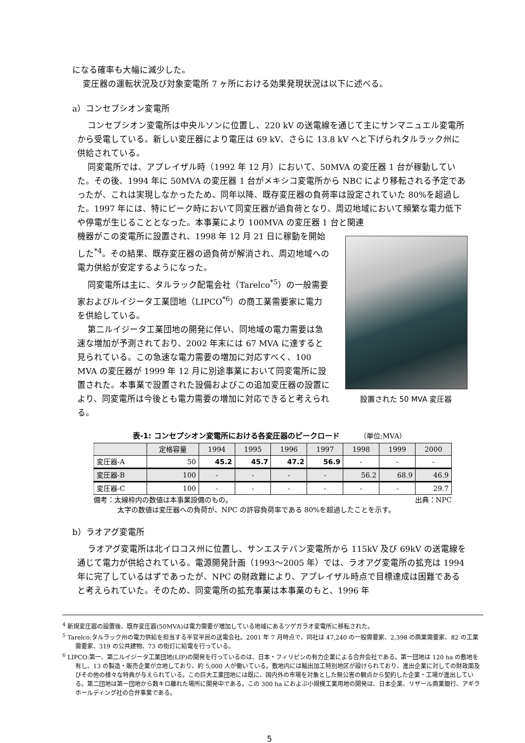になる確率も大幅に減少した。
変圧器の運転状況及び対象変電所 7 ヶ所における効果発現状況は以下に述べる。
a）コンセプシオン変電所
コンセプシオン変電所は中央ルソンに位置し、220 kV の送電線を通じて主にサンマニュエル変電所から受電している。新しい変圧器により電圧は 69 kV、さらに 13.8 kV へと下げられタルラック州に供給されている。
同変電所では、アプレイザル時（1992 年 12 月）において、50MVA の変圧器 1 台が稼動していた。その後、1994 年に 50MVA の変圧器 1 台がメキシコ変電所から NBC により移転される予定であったが、これは実現しなかったため、同年以降、既存変圧器の負荷率は設定されていた 80%を超過した。1997 年には、特にピーク時において同変圧器が過負荷となり、周辺地域において頻繁な電力低下や停電が生じることとなった。本事業により 100MVA の変圧器 1 台と関連
機器がこの変電所に設置され、1998 年 12 月 21 日に稼動を開始した<sup>*4</sup>。その結果、既存変圧器の過負荷が解消され、周辺地域への電力供給が安定するようになった。
同変電所は主に、タルラック配電会社（Tarelco<sup>*5</sup>）の一般需要家およびルイジータ工業団地（LIPCO<sup>*6</sup>）の商工業需要家に電力を供給している。
第二ルイジータ工業団地の開発に伴い、同地域の電力需要は急速な増加が予測されており、2002 年末には 67 MVA に達すると見られている。この急速な電力需要の増加に対応すべく、100 MVA の変圧器が 1999 年 12 月に別途事業において同変電所に設置された。本事業で設置された設備およびこの追加変圧器の設置により、同変電所は今後とも電力需要の増加に対応できると考えられる。
設置された 50 MVA 変圧器
表-1: コンセプシオン変電所における各変圧器のピークロード （単位:MVA）
| | 定格容量 | 1994 | 1995 | 1996 | 1997 | 1998 | 1999 | 2000 |
| --- | --- | --- | --- | --- | --- | --- | --- | --- |
| 変圧器-A | 50 | 45.2 | 45.7 | 47.2 | 56.9 | - | - | - |
| 変圧器-B | 100 | - | - | - | - | 56.2 | 68.9 | 46.9 |
| 変圧器-C | 100 | - | - | - | - | - | - | 29.7 |
備考：太線枠内の数値は本事業設備のもの。 出典：NPC
太字の数値は変圧器への負荷が、NPC の許容負荷率である 80%を超過したことを示す。
b）ラオアグ変電所
ラオアグ変電所は北イロコス州に位置し、サンエステバン変電所から 115kV 及び 69kV の送電線を通じて電力が供給されている。電源開発計画（1993～2005 年）では、ラオアグ変電所の拡充は 1994 年に完了しているはずであったが、NPC の財政難により、アプレイザル時点で目標達成は困難であると考えられていた。そのため、同変電所の拡充事業は本事業のもと、1996 年
<sup>4</sup> 新規変圧器の設置後、既存変圧器(50MVA)は電力需要が増加している地域にあるツゲガラオ変電所に移転された。
<sup>5</sup> Tarelco:タルラック州の電力供給を担当する半官半民の送電会社。2001 年 7 月時点で、同社は 47,240 の一般需要家、2,398 の商業需要家、82 の工業需要家、319 の公共建物、73 の街灯に給電を行っている。
<sup>6</sup> LIPCO:第一、第二ルイジータ工業団地(LIP)の開発を行っているのは、日本・フィリピンの有力企業による合弁会社である。第一団地は 120 ha の敷地を有し、13 の製造・販売企業が立地しており、約 5,000 人が働いている。敷地内には輸出加工特別地区が設けられており、進出企業に対しての財政面及びその他の様々な特典が与えられている。この巨大工業団地には既に、国内外の市場を対象とした無公害の観点から契約した企業・工場が進出している。第二団地は第一団地から数キロ離れた場所に開発中である。この 300 ha におよぶ小規模工業用地の開発は、日本企業、リザール商業銀行、アギラホールディング社の合弁事業である。
5